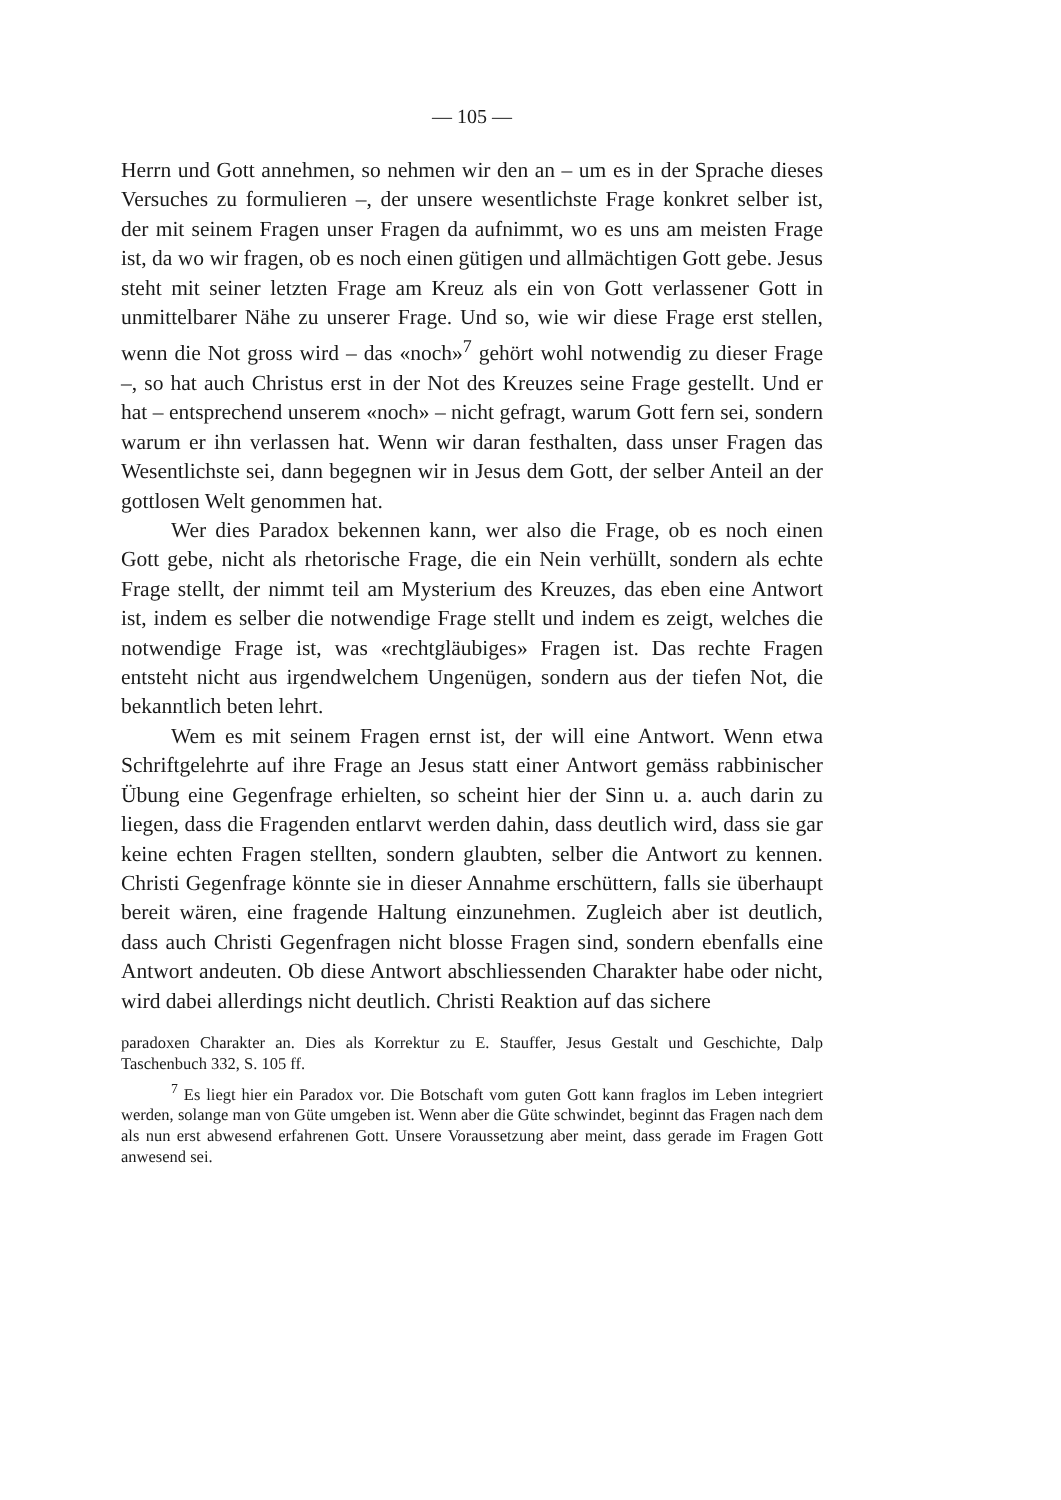— 105 —
Herrn und Gott annehmen, so nehmen wir den an – um es in der Sprache dieses Versuches zu formulieren –, der unsere wesentlichste Frage konkret selber ist, der mit seinem Fragen unser Fragen da aufnimmt, wo es uns am meisten Frage ist, da wo wir fragen, ob es noch einen gütigen und allmächtigen Gott gebe. Jesus steht mit seiner letzten Frage am Kreuz als ein von Gott verlassener Gott in unmittelbarer Nähe zu unserer Frage. Und so, wie wir diese Frage erst stellen, wenn die Not gross wird – das «noch»<sup>7</sup> gehört wohl notwendig zu dieser Frage –, so hat auch Christus erst in der Not des Kreuzes seine Frage gestellt. Und er hat – entsprechend unserem «noch» – nicht gefragt, warum Gott fern sei, sondern warum er ihn verlassen hat. Wenn wir daran festhalten, dass unser Fragen das Wesentlichste sei, dann begegnen wir in Jesus dem Gott, der selber Anteil an der gottlosen Welt genommen hat.
Wer dies Paradox bekennen kann, wer also die Frage, ob es noch einen Gott gebe, nicht als rhetorische Frage, die ein Nein verhüllt, sondern als echte Frage stellt, der nimmt teil am Mysterium des Kreuzes, das eben eine Antwort ist, indem es selber die notwendige Frage stellt und indem es zeigt, welches die notwendige Frage ist, was «rechtgläubiges» Fragen ist. Das rechte Fragen entsteht nicht aus irgendwelchem Ungenügen, sondern aus der tiefen Not, die bekanntlich beten lehrt.
Wem es mit seinem Fragen ernst ist, der will eine Antwort. Wenn etwa Schriftgelehrte auf ihre Frage an Jesus statt einer Antwort gemäss rabbinischer Übung eine Gegenfrage erhielten, so scheint hier der Sinn u. a. auch darin zu liegen, dass die Fragenden entlarvt werden dahin, dass deutlich wird, dass sie gar keine echten Fragen stellten, sondern glaubten, selber die Antwort zu kennen. Christi Gegenfrage könnte sie in dieser Annahme erschüttern, falls sie überhaupt bereit wären, eine fragende Haltung einzunehmen. Zugleich aber ist deutlich, dass auch Christi Gegenfragen nicht blosse Fragen sind, sondern ebenfalls eine Antwort andeuten. Ob diese Antwort abschliessenden Charakter habe oder nicht, wird dabei allerdings nicht deutlich. Christi Reaktion auf das sichere
paradoxen Charakter an. Dies als Korrektur zu E. Stauffer, Jesus Gestalt und Geschichte, Dalp Taschenbuch 332, S. 105 ff.
<sup>7</sup> Es liegt hier ein Paradox vor. Die Botschaft vom guten Gott kann fraglos im Leben integriert werden, solange man von Güte umgeben ist. Wenn aber die Güte schwindet, beginnt das Fragen nach dem als nun erst abwesend erfahrenen Gott. Unsere Voraussetzung aber meint, dass gerade im Fragen Gott anwesend sei.